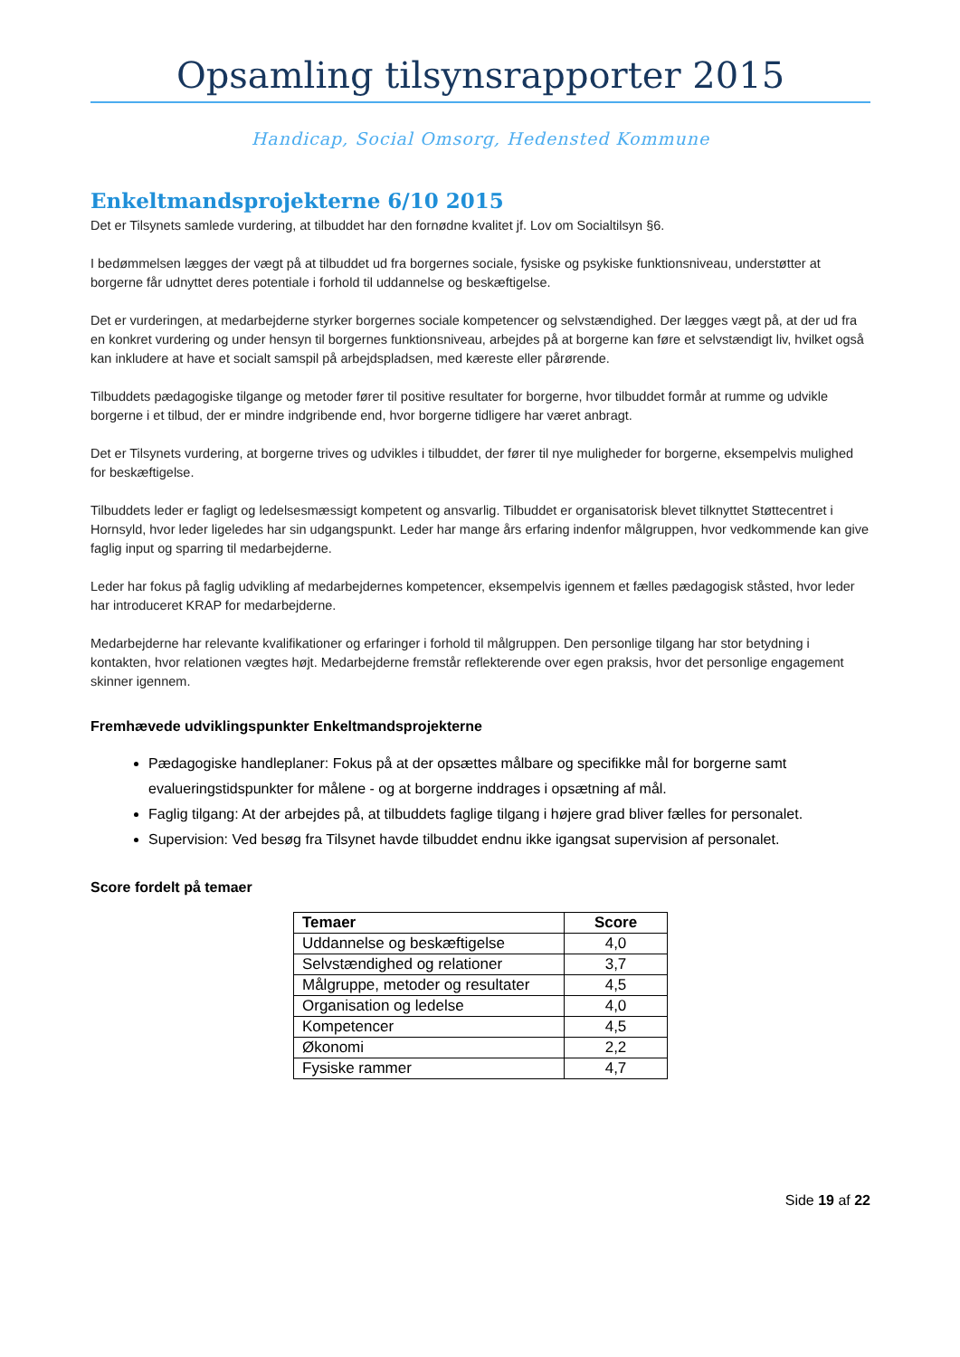Opsamling tilsynsrapporter 2015
Handicap, Social Omsorg, Hedensted Kommune
Enkeltmandsprojekterne 6/10 2015
Det er Tilsynets samlede vurdering, at tilbuddet har den fornødne kvalitet jf. Lov om Socialtilsyn §6.
I bedømmelsen lægges der vægt på at tilbuddet ud fra borgernes sociale, fysiske og psykiske funktionsniveau, understøtter at borgerne får udnyttet deres potentiale i forhold til uddannelse og beskæftigelse.
Det er vurderingen, at medarbejderne styrker borgernes sociale kompetencer og selvstændighed. Der lægges vægt på, at der ud fra en konkret vurdering og under hensyn til borgernes funktionsniveau, arbejdes på at borgerne kan føre et selvstændigt liv, hvilket også kan inkludere at have et socialt samspil på arbejdspladsen, med kæreste eller pårørende.
Tilbuddets pædagogiske tilgange og metoder fører til positive resultater for borgerne, hvor tilbuddet formår at rumme og udvikle borgerne i et tilbud, der er mindre indgribende end, hvor borgerne tidligere har været anbragt.
Det er Tilsynets vurdering, at borgerne trives og udvikles i tilbuddet, der fører til nye muligheder for borgerne, eksempelvis mulighed for beskæftigelse.
Tilbuddets leder er fagligt og ledelsesmæssigt kompetent og ansvarlig. Tilbuddet er organisatorisk blevet tilknyttet Støttecentret i Hornsyld, hvor leder ligeledes har sin udgangspunkt. Leder har mange års erfaring indenfor målgruppen, hvor vedkommende kan give faglig input og sparring til medarbejderne.
Leder har fokus på faglig udvikling af medarbejdernes kompetencer, eksempelvis igennem et fælles pædagogisk ståsted, hvor leder har introduceret KRAP for medarbejderne.
Medarbejderne har relevante kvalifikationer og erfaringer i forhold til målgruppen. Den personlige tilgang har stor betydning i kontakten, hvor relationen vægtes højt. Medarbejderne fremstår reflekterende over egen praksis, hvor det personlige engagement skinner igennem.
Fremhævede udviklingspunkter Enkeltmandsprojekterne
Pædagogiske handleplaner: Fokus på at der opsættes målbare og specifikke mål for borgerne samt evalueringstidspunkter for målene - og at borgerne inddrages i opsætning af mål.
Faglig tilgang: At der arbejdes på, at tilbuddets faglige tilgang i højere grad bliver fælles for personalet.
Supervision: Ved besøg fra Tilsynet havde tilbuddet endnu ikke igangsat supervision af personalet.
Score fordelt på temaer
| Temaer | Score |
| --- | --- |
| Uddannelse og beskæftigelse | 4,0 |
| Selvstændighed og relationer | 3,7 |
| Målgruppe, metoder og resultater | 4,5 |
| Organisation og ledelse | 4,0 |
| Kompetencer | 4,5 |
| Økonomi | 2,2 |
| Fysiske rammer | 4,7 |
Side 19 af 22